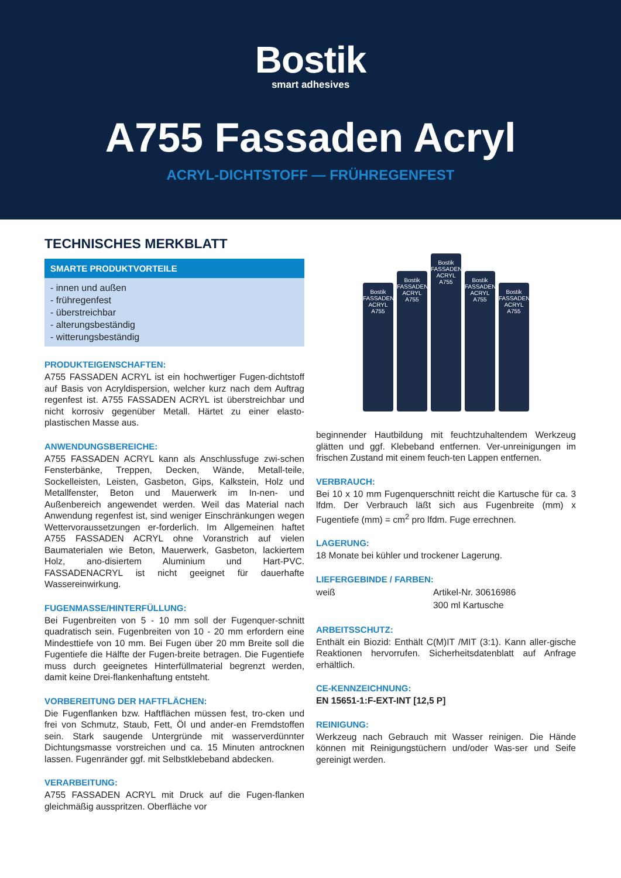Bostik
smart adhesives
A755 Fassaden Acryl
ACRYL-DICHTSTOFF — FRÜHREGENFEST
TECHNISCHES MERKBLATT
SMARTE PRODUKTVORTEILE
- innen und außen
- frühregenfest
- überstreichbar
- alterungsbeständig
- witterungsbeständig
PRODUKTEIGENSCHAFTEN:
A755 FASSADEN ACRYL ist ein hochwertiger Fugen-dichtstoff auf Basis von Acryldispersion, welcher kurz nach dem Auftrag regenfest ist. A755 FASSADEN ACRYL ist überstreichbar und nicht korrosiv gegenüber Metall. Härtet zu einer elasto- plastischen Masse aus.
ANWENDUNGSBEREICHE:
A755 FASSADEN ACRYL kann als Anschlussfuge zwi-schen Fensterbänke, Treppen, Decken, Wände, Metall-teile, Sockelleisten, Leisten, Gasbeton, Gips, Kalkstein, Holz und Metallfenster, Beton und Mauerwerk im In-nen- und Außenbereich angewendet werden. Weil das Material nach Anwendung regenfest ist, sind weniger Einschränkungen wegen Wettervoraussetzungen er-forderlich. Im Allgemeinen haftet A755 FASSADEN ACRYL ohne Voranstrich auf vielen Baumaterialen wie Beton, Mauerwerk, Gasbeton, lackiertem Holz, ano-disiertem Aluminium und Hart-PVC. FASSADENACRYL ist nicht geeignet für dauerhafte Wassereinwirkung.
FUGENMASSE/HINTERFÜLLUNG:
Bei Fugenbreiten von 5 - 10 mm soll der Fugenquer-schnitt quadratisch sein. Fugenbreiten von 10 - 20 mm erfordern eine Mindesttiefe von 10 mm. Bei Fugen über 20 mm Breite soll die Fugentiefe die Hälfte der Fugen-breite betragen. Die Fugentiefe muss durch geeignetes Hinterfüllmaterial begrenzt werden, damit keine Drei-flankenhaftung entsteht.
VORBEREITUNG DER HAFTFLÄCHEN:
Die Fugenflanken bzw. Haftflächen müssen fest, tro-cken und frei von Schmutz, Staub, Fett, Öl und ander-en Fremdstoffen sein. Stark saugende Untergründe mit wasserverdünnter Dichtungsmasse vorstreichen und ca. 15 Minuten antrocknen lassen. Fugenränder ggf. mit Selbstklebeband abdecken.
VERARBEITUNG:
A755 FASSADEN ACRYL mit Druck auf die Fugen-flanken gleichmäßig ausspritzen. Oberfläche vor
Bostik FASSADEN ACRYL A755
Bostik FASSADEN ACRYL A755
Bostik FASSADEN ACRYL A755
Bostik FASSADEN ACRYL A755
Bostik FASSADEN ACRYL A755
beginnender Hautbildung mit feuchtzuhaltendem Werkzeug glätten und ggf. Klebeband entfernen. Ver-unreinigungen im frischen Zustand mit einem feuch-ten Lappen entfernen.
VERBRAUCH:
Bei 10 x 10 mm Fugenquerschnitt reicht die Kartusche für ca. 3 lfdm. Der Verbrauch läßt sich aus Fugenbreite (mm) x Fugentiefe (mm) = cm<sup>2</sup> pro lfdm. Fuge errechnen.
LAGERUNG:
18 Monate bei kühler und trockener Lagerung.
LIEFERGEBINDE / FARBEN:
weiß Artikel-Nr. 30616986
300 ml Kartusche
ARBEITSSCHUTZ:
Enthält ein Biozid: Enthält C(M)IT /MIT (3:1). Kann aller-gische Reaktionen hervorrufen. Sicherheitsdatenblatt auf Anfrage erhältlich.
CE-KENNZEICHNUNG:
EN 15651-1:F-EXT-INT [12,5 P]
REINIGUNG:
Werkzeug nach Gebrauch mit Wasser reinigen. Die Hände können mit Reinigungstüchern und/oder Was-ser und Seife gereinigt werden.